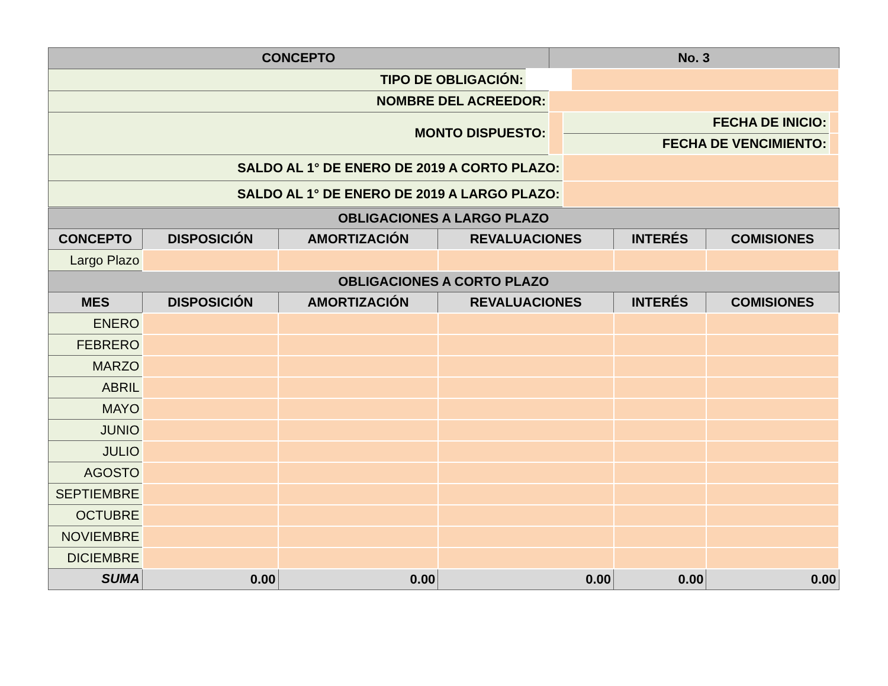| CONCEPTO | No. 3 | | |
| --- | --- | --- | --- |
| TIPO DE OBLIGACIÓN: | | | |
| NOMBRE DEL ACREEDOR: | | | |
| MONTO DISPUESTO: | | FECHA DE INICIO: | |
| | | FECHA DE VENCIMIENTO: | |
| SALDO AL 1° DE ENERO DE 2019 A CORTO PLAZO: | | | |
| SALDO AL 1° DE ENERO DE 2019 A LARGO PLAZO: | | | |
| OBLIGACIONES A LARGO PLAZO | | | | | |
| --- | --- | --- | --- | --- | --- |
| CONCEPTO | DISPOSICIÓN | AMORTIZACIÓN | REVALUACIONES | INTERÉS | COMISIONES |
| Largo Plazo | | | | | |
| OBLIGACIONES A CORTO PLAZO | | | | | |
| MES | DISPOSICIÓN | AMORTIZACIÓN | REVALUACIONES | INTERÉS | COMISIONES |
| ENERO | | | | | |
| FEBRERO | | | | | |
| MARZO | | | | | |
| ABRIL | | | | | |
| MAYO | | | | | |
| JUNIO | | | | | |
| JULIO | | | | | |
| AGOSTO | | | | | |
| SEPTIEMBRE | | | | | |
| OCTUBRE | | | | | |
| NOVIEMBRE | | | | | |
| DICIEMBRE | | | | | |
| SUMA | 0.00 | 0.00 | 0.00 | 0.00 | 0.00 |